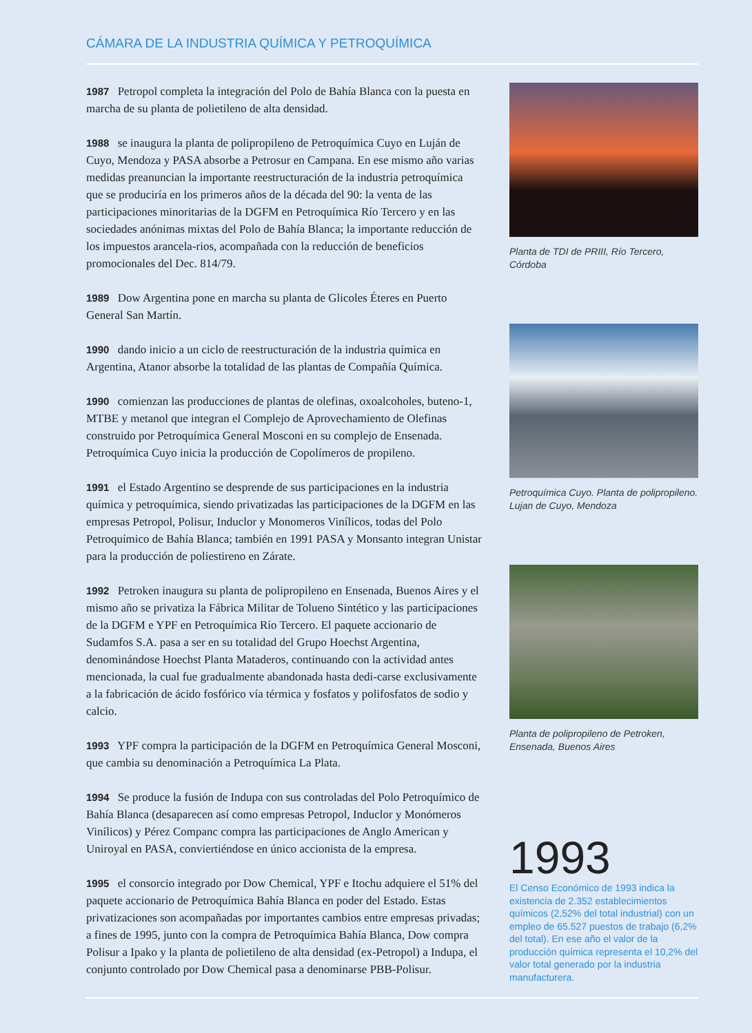CÁMARA DE LA INDUSTRIA QUÍMICA Y PETROQUÍMICA
1987 Petropol completa la integración del Polo de Bahía Blanca con la puesta en marcha de su planta de polietileno de alta densidad.
1988 se inaugura la planta de polipropileno de Petroquímica Cuyo en Luján de Cuyo, Mendoza y PASA absorbe a Petrosur en Campana. En ese mismo año varias medidas preanuncian la importante reestructuración de la industria petroquímica que se produciría en los primeros años de la década del 90: la venta de las participaciones minoritarias de la DGFM en Petroquímica Río Tercero y en las sociedades anónimas mixtas del Polo de Bahía Blanca; la importante reducción de los impuestos arancela-rios, acompañada con la reducción de beneficios promocionales del Dec. 814/79.
1989 Dow Argentina pone en marcha su planta de Glicoles Éteres en Puerto General San Martín.
1990 dando inicio a un ciclo de reestructuración de la industria química en Argentina, Atanor absorbe la totalidad de las plantas de Compañía Química.
1990 comienzan las producciones de plantas de olefinas, oxoalcoholes, buteno-1, MTBE y metanol que integran el Complejo de Aprovechamiento de Olefinas construido por Petroquímica General Mosconi en su complejo de Ensenada. Petroquímica Cuyo inicia la producción de Copolímeros de propileno.
1991 el Estado Argentino se desprende de sus participaciones en la industria química y petroquímica, siendo privatizadas las participaciones de la DGFM en las empresas Petropol, Polisur, Induclor y Monomeros Vinílicos, todas del Polo Petroquímico de Bahía Blanca; también en 1991 PASA y Monsanto integran Unistar para la producción de poliestireno en Zárate.
1992 Petroken inaugura su planta de polipropileno en Ensenada, Buenos Aires y el mismo año se privatiza la Fábrica Militar de Tolueno Sintético y las participaciones de la DGFM e YPF en Petroquímica Río Tercero. El paquete accionario de Sudamfos S.A. pasa a ser en su totalidad del Grupo Hoechst Argentina, denominándose Hoechst Planta Mataderos, continuando con la actividad antes mencionada, la cual fue gradualmente abandonada hasta dedi-carse exclusivamente a la fabricación de ácido fosfórico vía térmica y fosfatos y polifosfatos de sodio y calcio.
1993 YPF compra la participación de la DGFM en Petroquímica General Mosconi, que cambia su denominación a Petroquímica La Plata.
1994 Se produce la fusión de Indupa con sus controladas del Polo Petroquímico de Bahía Blanca (desaparecen así como empresas Petropol, Induclor y Monómeros Vinílicos) y Pérez Companc compra las participaciones de Anglo American y Uniroyal en PASA, conviertiéndose en único accionista de la empresa.
1995 el consorcio integrado por Dow Chemical, YPF e Itochu adquiere el 51% del paquete accionario de Petroquímica Bahía Blanca en poder del Estado. Estas privatizaciones son acompañadas por importantes cambios entre empresas privadas; a fines de 1995, junto con la compra de Petroquímica Bahía Blanca, Dow compra Polisur a Ipako y la planta de polietileno de alta densidad (ex-Petropol) a Indupa, el conjunto controlado por Dow Chemical pasa a denominarse PBB-Polisur.
Planta de TDI de PRIII, Río Tercero, Córdoba
Petroquímica Cuyo. Planta de polipropileno. Lujan de Cuyo, Mendoza
Planta de polipropileno de Petroken, Ensenada, Buenos Aires
1993
El Censo Económico de 1993 indica la existencia de 2.352 establecimientos químicos (2,52% del total industrial) con un empleo de 65.527 puestos de trabajo (6,2% del total). En ese año el valor de la producción química representa el 10,2% del valor total generado por la industria manufacturera.